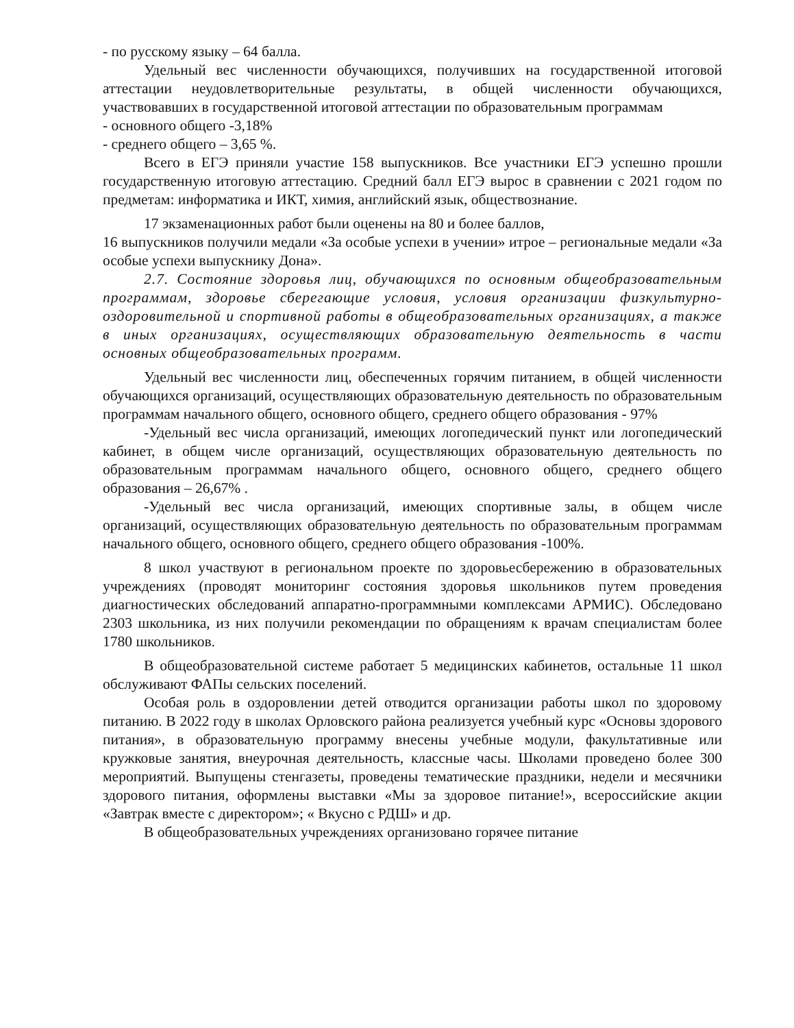- по русскому языку – 64 балла.
Удельный вес численности обучающихся, получивших на государственной итоговой аттестации неудовлетворительные результаты, в общей численности обучающихся, участвовавших в государственной итоговой аттестации по образовательным программам
- основного общего -3,18%
- среднего общего – 3,65 %.
Всего в ЕГЭ приняли участие 158 выпускников. Все участники ЕГЭ успешно прошли государственную итоговую аттестацию. Средний балл ЕГЭ вырос в сравнении с 2021 годом по предметам: информатика и ИКТ, химия, английский язык, обществознание.
17 экзаменационных работ были оценены на 80 и более баллов,
16 выпускников получили медали «За особые успехи в учении» итрое – региональные медали «За особые успехи выпускнику Дона».
2.7. Состояние здоровья лиц, обучающихся по основным общеобразовательным программам, здоровье сберегающие условия, условия организации физкультурно-оздоровительной и спортивной работы в общеобразовательных организациях, а также в иных организациях, осуществляющих образовательную деятельность в части основных общеобразовательных программ.
Удельный вес численности лиц, обеспеченных горячим питанием, в общей численности обучающихся организаций, осуществляющих образовательную деятельность по образовательным программам начального общего, основного общего, среднего общего образования - 97%
-Удельный вес числа организаций, имеющих логопедический пункт или логопедический кабинет, в общем числе организаций, осуществляющих образовательную деятельность по образовательным программам начального общего, основного общего, среднего общего образования – 26,67% .
-Удельный вес числа организаций, имеющих спортивные залы, в общем числе организаций, осуществляющих образовательную деятельность по образовательным программам начального общего, основного общего, среднего общего образования -100%.
8 школ участвуют в региональном проекте по здоровьесбережению в образовательных учреждениях (проводят мониторинг состояния здоровья школьников путем проведения диагностических обследований аппаратно-программными комплексами АРМИС). Обследовано 2303 школьника, из них получили рекомендации по обращениям к врачам специалистам более 1780 школьников.
В общеобразовательной системе работает 5 медицинских кабинетов, остальные 11 школ обслуживают ФАПы сельских поселений.
Особая роль в оздоровлении детей отводится организации работы школ по здоровому питанию. В 2022 году в школах Орловского района реализуется учебный курс «Основы здорового питания», в образовательную программу внесены учебные модули, факультативные или кружковые занятия, внеурочная деятельность, классные часы. Школами проведено более 300 мероприятий. Выпущены стенгазеты, проведены тематические праздники, недели и месячники здорового питания, оформлены выставки «Мы за здоровое питание!», всероссийские акции «Завтрак вместе с директором»; « Вкусно с РДШ» и др.
В общеобразовательных учреждениях организовано горячее питание